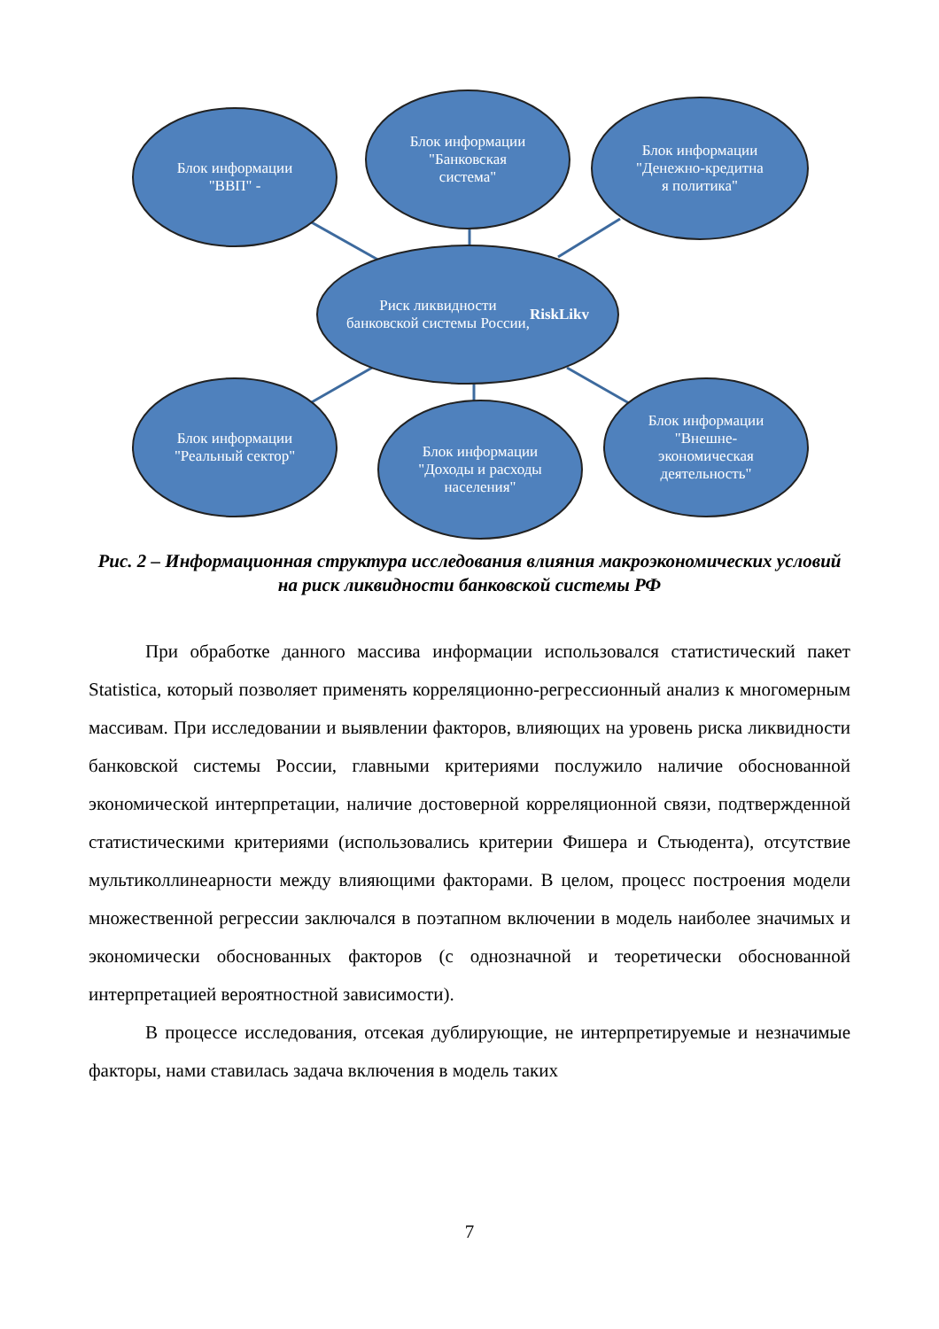Блок информации
"ВВП" -
Блок информации
"Банковская
система"
Блок информации
"Денежно-кредитна
я политика"
Риск ликвидности
банковской системы России,
RiskLikv
Блок информации
"Реальный сектор"
Блок информации
"Доходы и расходы
населения"
Блок информации
"Внешне-
экономическая
деятельность"
Рис. 2 – Информационная структура исследования влияния макроэкономических условий на риск ликвидности банковской системы РФ
При обработке данного массива информации использовался статистический пакет Statistica, который позволяет применять корреляционно-регрессионный анализ к многомерным массивам. При исследовании и выявлении факторов, влияющих на уровень риска ликвидности банковской системы России, главными критериями послужило наличие обоснованной экономической интерпретации, наличие достоверной корреляционной связи, подтвержденной статистическими критериями (использовались критерии Фишера и Стьюдента), отсутствие мультиколлинеарности между влияющими факторами. В целом, процесс построения модели множественной регрессии заключался в поэтапном включении в модель наиболее значимых и экономически обоснованных факторов (с однозначной и теоретически обоснованной интерпретацией вероятностной зависимости).
В процессе исследования, отсекая дублирующие, не интерпретируемые и незначимые факторы, нами ставилась задача включения в модель таких
7